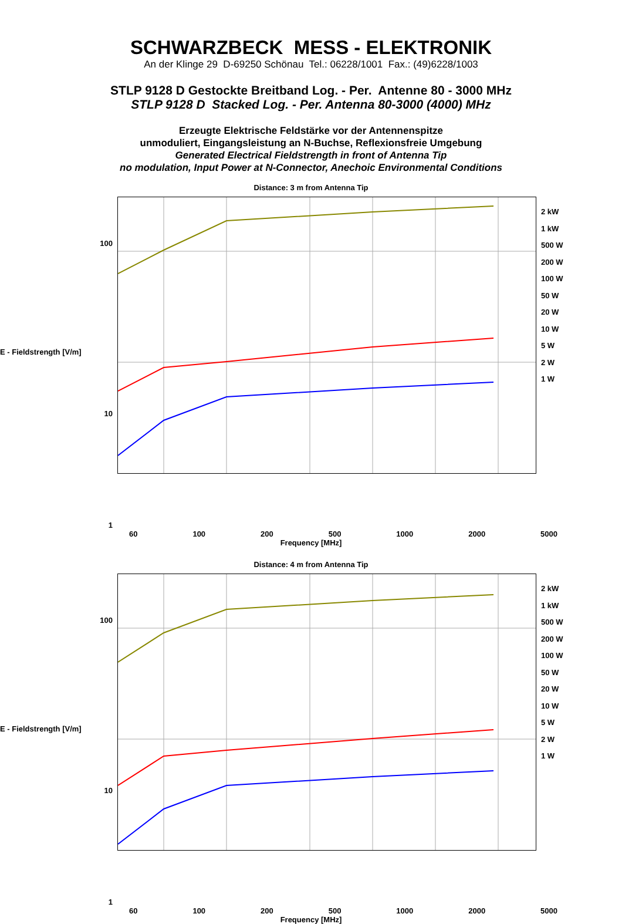SCHWARZBECK MESS - ELEKTRONIK
An der Klinge 29 D-69250 Schönau Tel.: 06228/1001 Fax.: (49)6228/1003
STLP 9128 D Gestockte Breitband Log. - Per. Antenne 80 - 3000 MHz
STLP 9128 D Stacked Log. - Per. Antenna 80-3000 (4000) MHz
Erzeugte Elektrische Feldstärke vor der Antennenspitze
unmoduliert, Eingangsleistung an N-Buchse, Reflexionsfreie Umgebung
Generated Electrical Fieldstrength in front of Antenna Tip
no modulation, Input Power at N-Connector, Anechoic Environmental Conditions
Distance: 3 m from Antenna Tip
100
E - Fieldstrength [V/m]
10
1
2 kW
1 kW
500 W
200 W
100 W
50 W
20 W
10 W
5 W
2 W
1 W
60 100 200 500 1000 2000 5000
Frequency [MHz]
Distance: 4 m from Antenna Tip
100
E - Fieldstrength [V/m]
10
1
2 kW
1 kW
500 W
200 W
100 W
50 W
20 W
10 W
5 W
2 W
1 W
60 100 200 500 1000 2000 5000
Frequency [MHz]